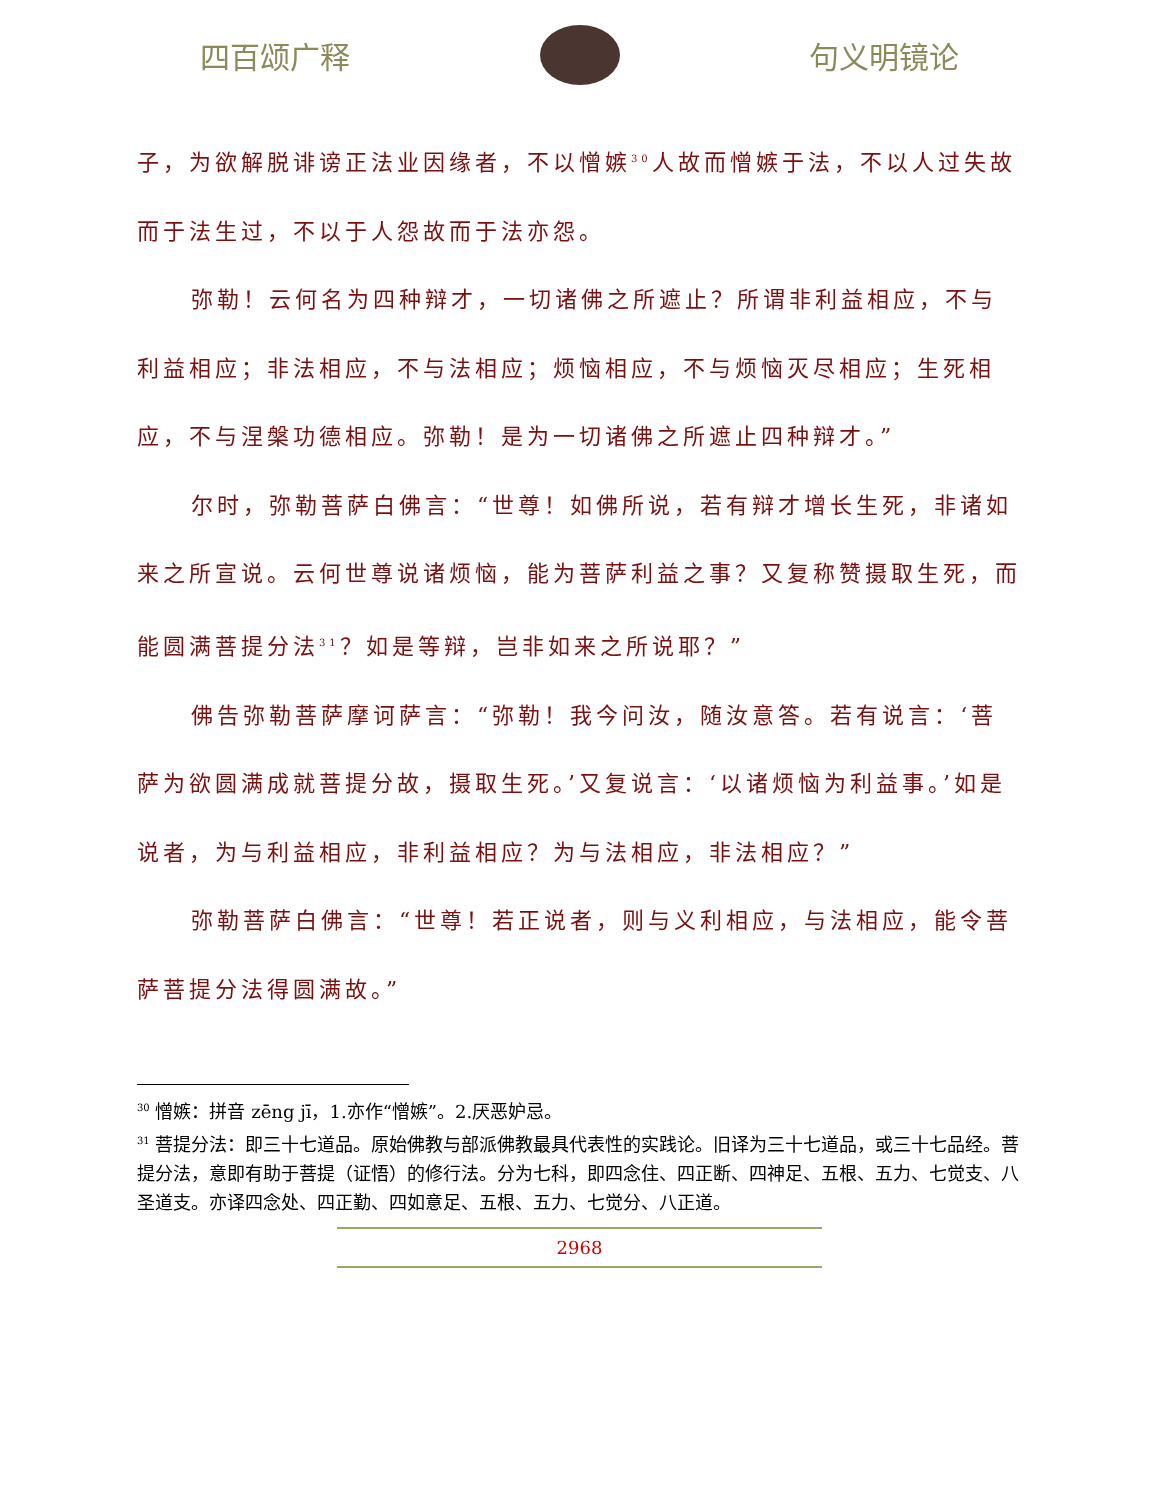四百颂广释 句义明镜论
子，为欲解脱诽谤正法业因缘者，不以憎嫉<sup>30</sup>人故而憎嫉于法，不以人过失故而于法生过，不以于人怨故而于法亦怨。
弥勒！云何名为四种辩才，一切诸佛之所遮止？所谓非利益相应，不与利益相应；非法相应，不与法相应；烦恼相应，不与烦恼灭尽相应；生死相应，不与涅槃功德相应。弥勒！是为一切诸佛之所遮止四种辩才。”
尔时，弥勒菩萨白佛言：“世尊！如佛所说，若有辩才增长生死，非诸如来之所宣说。云何世尊说诸烦恼，能为菩萨利益之事？又复称赞摄取生死，而能圆满菩提分法<sup>31</sup>？如是等辩，岂非如来之所说耶？”
佛告弥勒菩萨摩诃萨言：“弥勒！我今问汝，随汝意答。若有说言：‘菩萨为欲圆满成就菩提分故，摄取生死。’又复说言：‘以诸烦恼为利益事。’如是说者，为与利益相应，非利益相应？为与法相应，非法相应？”
弥勒菩萨白佛言：“世尊！若正说者，则与义利相应，与法相应，能令菩萨菩提分法得圆满故。”
<sup>30</sup> 憎嫉：拼音 zēng jī，1.亦作“憎嫉”。2.厌恶妒忌。
<sup>31</sup> 菩提分法：即三十七道品。原始佛教与部派佛教最具代表性的实践论。旧译为三十七道品，或三十七品经。菩提分法，意即有助于菩提（证悟）的修行法。分为七科，即四念住、四正断、四神足、五根、五力、七觉支、八圣道支。亦译四念处、四正勤、四如意足、五根、五力、七觉分、八正道。
2968